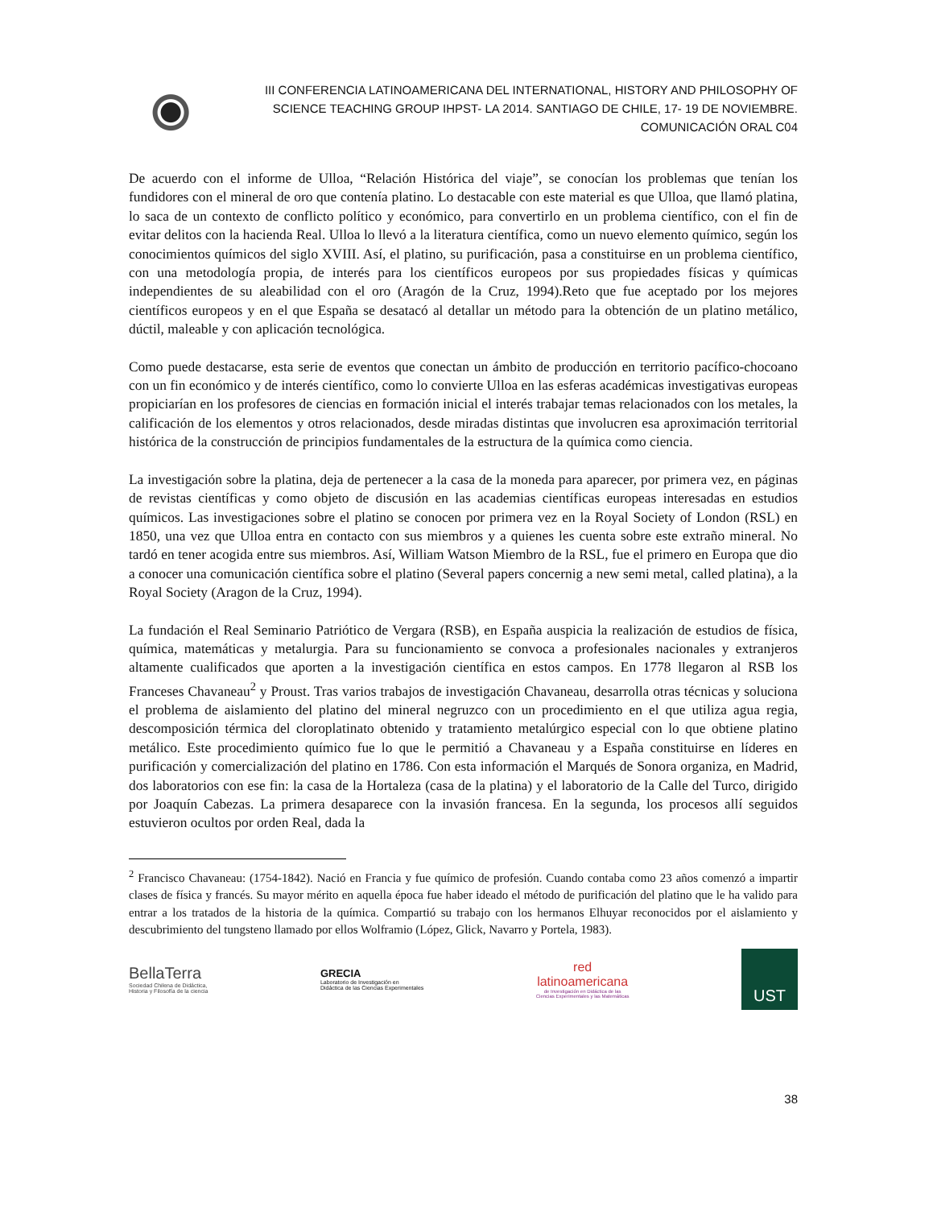III CONFERENCIA LATINOAMERICANA DEL INTERNATIONAL, HISTORY AND PHILOSOPHY OF
SCIENCE TEACHING GROUP IHPST- LA 2014. SANTIAGO DE CHILE, 17- 19 DE NOVIEMBRE.
COMUNICACIÓN ORAL C04
De acuerdo con el informe de Ulloa, “Relación Histórica del viaje”, se conocían los problemas que tenían los fundidores con el mineral de oro que contenía platino. Lo destacable con este material es que Ulloa, que llamó platina, lo saca de un contexto de conflicto político y económico, para convertirlo en un problema científico, con el fin de evitar delitos con la hacienda Real. Ulloa lo llevó a la literatura científica, como un nuevo elemento químico, según los conocimientos químicos del siglo XVIII. Así, el platino, su purificación, pasa a constituirse en un problema científico, con una metodología propia, de interés para los científicos europeos por sus propiedades físicas y químicas independientes de su aleabilidad con el oro (Aragón de la Cruz, 1994).Reto que fue aceptado por los mejores científicos europeos y en el que España se desatacó al detallar un método para la obtención de un platino metálico, dúctil, maleable y con aplicación tecnológica.
Como puede destacarse, esta serie de eventos que conectan un ámbito de producción en territorio pacífico-chocoano con un fin económico y de interés científico, como lo convierte Ulloa en las esferas académicas investigativas europeas propiciarían en los profesores de ciencias en formación inicial el interés trabajar temas relacionados con los metales, la calificación de los elementos y otros relacionados, desde miradas distintas que involucren esa aproximación territorial histórica de la construcción de principios fundamentales de la estructura de la química como ciencia.
La investigación sobre la platina, deja de pertenecer a la casa de la moneda para aparecer, por primera vez, en páginas de revistas científicas y como objeto de discusión en las academias científicas europeas interesadas en estudios químicos. Las investigaciones sobre el platino se conocen por primera vez en la Royal Society of London (RSL) en 1850, una vez que Ulloa entra en contacto con sus miembros y a quienes les cuenta sobre este extraño mineral. No tardó en tener acogida entre sus miembros. Así, William Watson Miembro de la RSL, fue el primero en Europa que dio a conocer una comunicación científica sobre el platino (Several papers concernig a new semi metal, called platina), a la Royal Society (Aragon de la Cruz, 1994).
La fundación el Real Seminario Patriótico de Vergara (RSB), en España auspicia la realización de estudios de física, química, matemáticas y metalurgia. Para su funcionamiento se convoca a profesionales nacionales y extranjeros altamente cualificados que aporten a la investigación científica en estos campos. En 1778 llegaron al RSB los Franceses Chavaneau<sup>2</sup> y Proust. Tras varios trabajos de investigación Chavaneau, desarrolla otras técnicas y soluciona el problema de aislamiento del platino del mineral negruzco con un procedimiento en el que utiliza agua regia, descomposición térmica del cloroplatinato obtenido y tratamiento metalúrgico especial con lo que obtiene platino metálico. Este procedimiento químico fue lo que le permitió a Chavaneau y a España constituirse en líderes en purificación y comercialización del platino en 1786. Con esta información el Marqués de Sonora organiza, en Madrid, dos laboratorios con ese fin: la casa de la Hortaleza (casa de la platina) y el laboratorio de la Calle del Turco, dirigido por Joaquín Cabezas. La primera desaparece con la invasión francesa. En la segunda, los procesos allí seguidos estuvieron ocultos por orden Real, dada la
<sup>2</sup> Francisco Chavaneau: (1754-1842). Nació en Francia y fue químico de profesión. Cuando contaba como 23 años comenzó a impartir clases de física y francés. Su mayor mérito en aquella época fue haber ideado el método de purificación del platino que le ha valido para entrar a los tratados de la historia de la química. Compartió su trabajo con los hermanos Elhuyar reconocidos por el aislamiento y descubrimiento del tungsteno llamado por ellos Wolframio (López, Glick, Navarro y Portela, 1983).
BellaTerra
Sociedad Chilena de Didáctica,
Historia y Filosofía de la ciencia
GRECIA
Laboratorio de Investigación en
Didáctica de las Ciencias Experimentales
red
latinoamericana
de Investigación en Didáctica de las
Ciencias Experimentales y las Matemáticas
UST
38